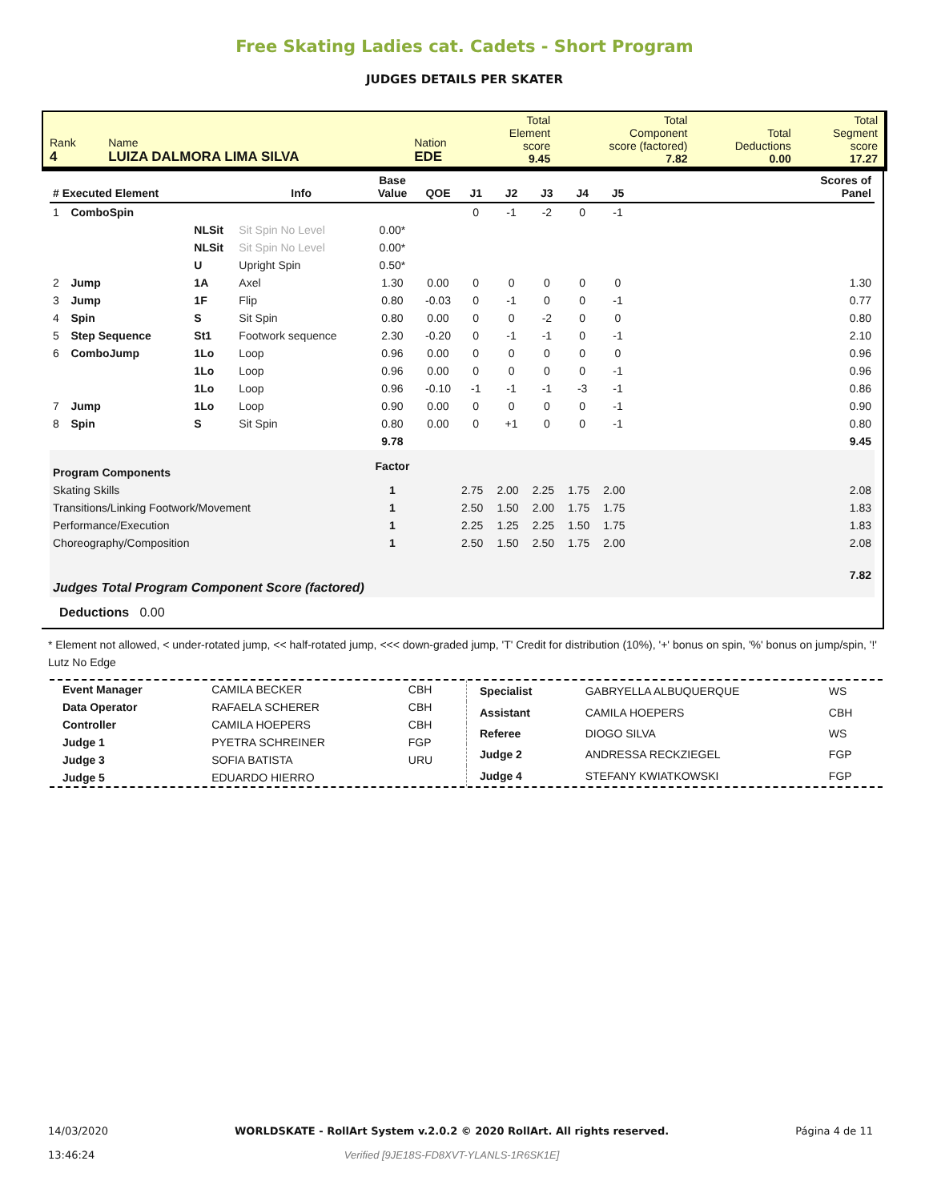Free Skating Ladies cat. Cadets - Short Program
JUDGES DETAILS PER SKATER
| Rank 4 | Name LUIZA DALMORA LIMA SILVA | Nation EDE | Total Element score 9.45 | Total Component score (factored) 7.82 | Total Deductions 0.00 | Total Segment score 17.27 |
| # Executed Element | | | Info | Base Value | QOE | J1 | J2 | J3 | J4 | J5 | | Scores of Panel |
| --- | --- | --- | --- | --- | --- | --- | --- | --- | --- | --- | --- | --- |
| 1 | ComboSpin | | | | | 0 | -1 | -2 | 0 | -1 | | |
| | | NLSit | Sit Spin No Level | 0.00* | | | | | | | | |
| | | NLSit | Sit Spin No Level | 0.00* | | | | | | | | |
| | | U | Upright Spin | 0.50* | | | | | | | | |
| 2 | Jump | 1A | Axel | 1.30 | 0.00 | 0 | 0 | 0 | 0 | 0 | | 1.30 |
| 3 | Jump | 1F | Flip | 0.80 | -0.03 | 0 | -1 | 0 | 0 | -1 | | 0.77 |
| 4 | Spin | S | Sit Spin | 0.80 | 0.00 | 0 | 0 | -2 | 0 | 0 | | 0.80 |
| 5 | Step Sequence | St1 | Footwork sequence | 2.30 | -0.20 | 0 | -1 | -1 | 0 | -1 | | 2.10 |
| 6 | ComboJump | 1Lo | Loop | 0.96 | 0.00 | 0 | 0 | 0 | 0 | 0 | | 0.96 |
| | | 1Lo | Loop | 0.96 | 0.00 | 0 | 0 | 0 | 0 | -1 | | 0.96 |
| | | 1Lo | Loop | 0.96 | -0.10 | -1 | -1 | -1 | -3 | -1 | | 0.86 |
| 7 | Jump | 1Lo | Loop | 0.90 | 0.00 | 0 | 0 | 0 | 0 | -1 | | 0.90 |
| 8 | Spin | S | Sit Spin | 0.80 | 0.00 | 0 | +1 | 0 | 0 | -1 | | 0.80 |
| | | | | 9.78 | | | | | | | | 9.45 |
| Program Components | | | | Factor | | | | | | | | |
| Skating Skills | | | | 1 | | 2.75 | 2.00 | 2.25 | 1.75 | 2.00 | | 2.08 |
| Transitions/Linking Footwork/Movement | | | | 1 | | 2.50 | 1.50 | 2.00 | 1.75 | 1.75 | | 1.83 |
| Performance/Execution | | | | 1 | | 2.25 | 1.25 | 2.25 | 1.50 | 1.75 | | 1.83 |
| Choreography/Composition | | | | 1 | | 2.50 | 1.50 | 2.50 | 1.75 | 2.00 | | 2.08 |
| Judges Total Program Component Score (factored) | | | | | | | | | | | | 7.82 |
| Deductions 0.00 | | | | | | | | | | | | |
* Element not allowed, < under-rotated jump, << half-rotated jump, <<< down-graded jump, 'T' Credit for distribution (10%), '+' bonus on spin, '%' bonus on jump/spin, '!' Lutz No Edge
| Event Manager | CAMILA BECKER | CBH |
| Data Operator | RAFAELA SCHERER | CBH |
| Controller | CAMILA HOEPERS | CBH |
| Judge 1 | PYETRA SCHREINER | FGP |
| Judge 3 | SOFIA BATISTA | URU |
| Judge 5 | EDUARDO HIERRO | |
| Specialist | GABRYELLA ALBUQUERQUE | WS |
| Assistant | CAMILA HOEPERS | CBH |
| Referee | DIOGO SILVA | WS |
| Judge 2 | ANDRESSA RECKZIEGEL | FGP |
| Judge 4 | STEFANY KWIATKOWSKI | FGP |
14/03/2020
13:46:24
WORLDSKATE - RollArt System v.2.0.2 © 2020 RollArt. All rights reserved.
Verified [9JE18S-FD8XVT-YLANLS-1R6SK1E]
Página 4 de 11